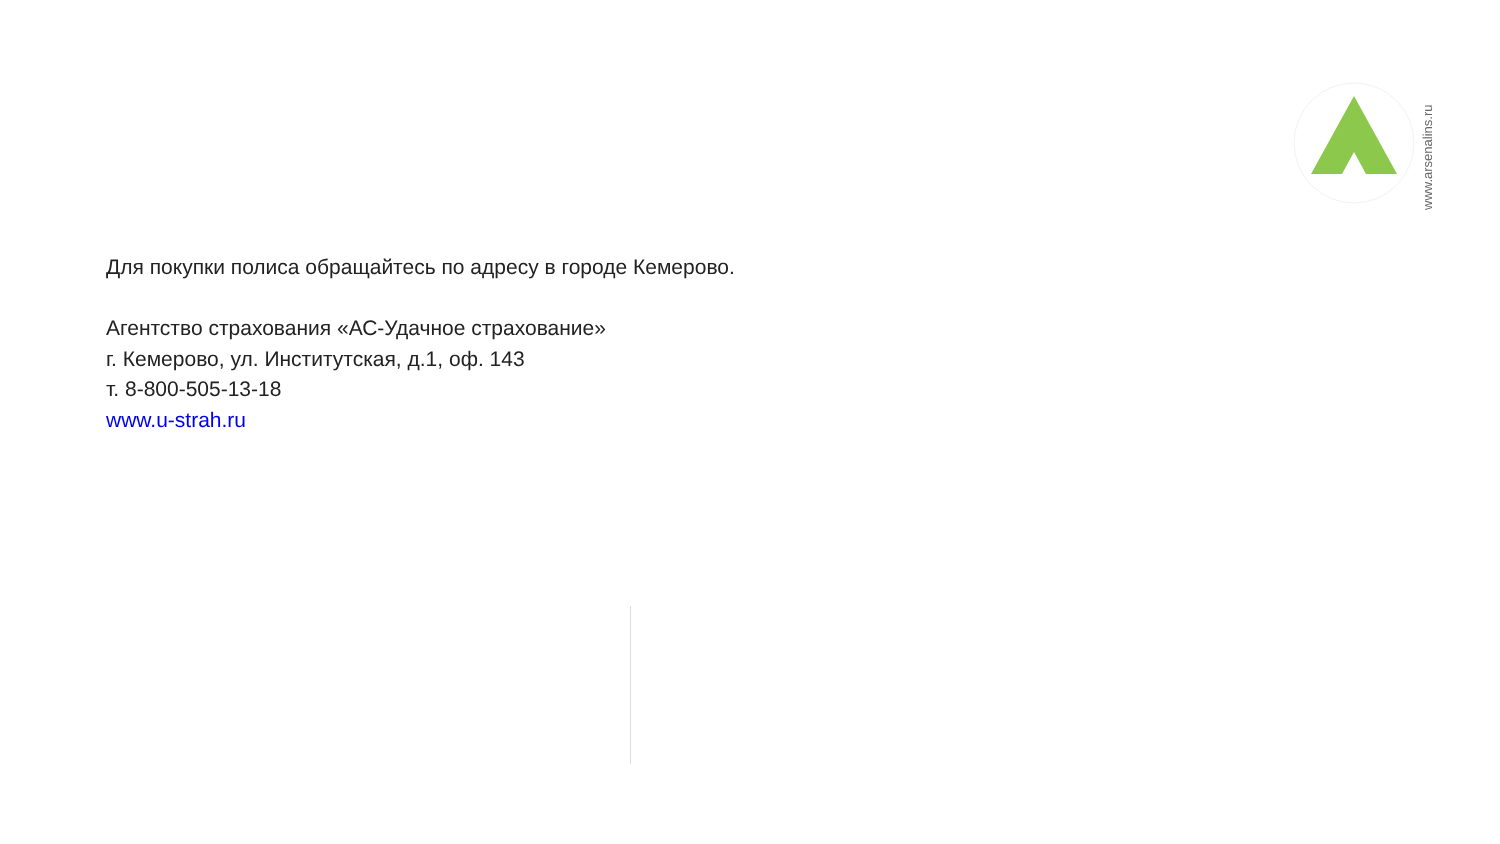www.arsenalins.ru
Для покупки полиса обращайтесь по адресу в городе Кемерово.
Агентство страхования «АС-Удачное страхование»
г. Кемерово, ул. Институтская, д.1, оф. 143
т. 8-800-505-13-18
www.u-strah.ru